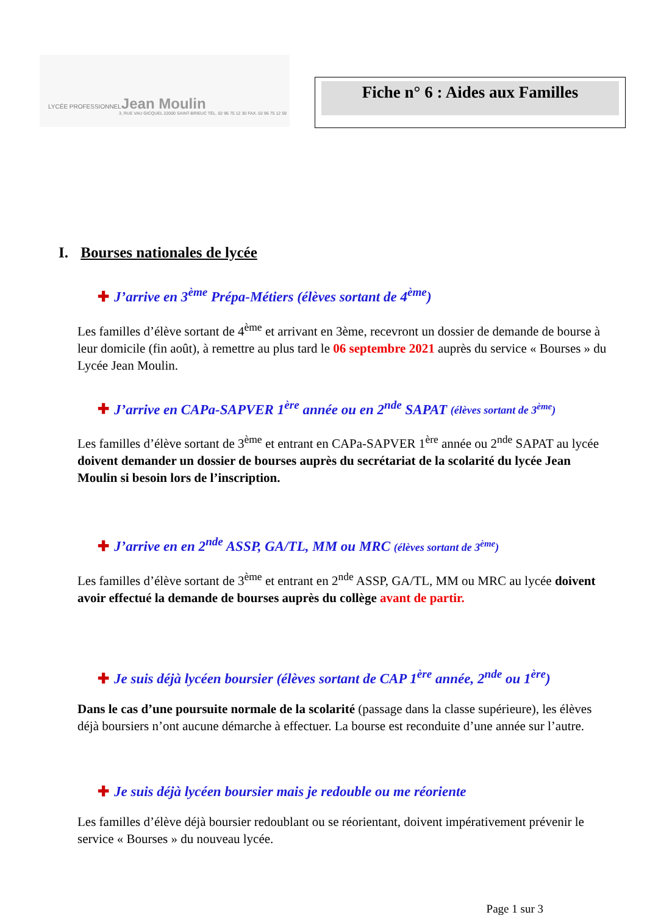LYCÉE PROFESSIONNELJean Moulin
3, RUE VAU GICQUEL 22000 SAINT-BRIEUC TÉL. 02 96 75 12 30 FAX. 02 96 75 12 59
Fiche n° 6 : Aides aux Familles
I. Bourses nationales de lycée
✚ J’arrive en 3<sup>ème</sup> Prépa-Métiers (élèves sortant de 4<sup>ème</sup>)
Les familles d’élève sortant de 4<sup>ème</sup> et arrivant en 3ème, recevront un dossier de demande de bourse à leur domicile (fin août), à remettre au plus tard le 06 septembre 2021 auprès du service « Bourses » du Lycée Jean Moulin.
✚ J’arrive en CAPa-SAPVER 1<sup>ère</sup> année ou en 2<sup>nde</sup> SAPAT (élèves sortant de 3<sup>ème</sup>)
Les familles d’élève sortant de 3<sup>ème</sup> et entrant en CAPa-SAPVER 1<sup>ère</sup> année ou 2<sup>nde</sup> SAPAT au lycée doivent demander un dossier de bourses auprès du secrétariat de la scolarité du lycée Jean Moulin si besoin lors de l’inscription.
✚ J’arrive en en 2<sup>nde</sup> ASSP, GA/TL, MM ou MRC (élèves sortant de 3<sup>ème</sup>)
Les familles d’élève sortant de 3<sup>ème</sup> et entrant en 2<sup>nde</sup> ASSP, GA/TL, MM ou MRC au lycée doivent avoir effectué la demande de bourses auprès du collège avant de partir.
✚ Je suis déjà lycéen boursier (élèves sortant de CAP 1<sup>ère</sup> année, 2<sup>nde</sup> ou 1<sup>ère</sup>)
Dans le cas d’une poursuite normale de la scolarité (passage dans la classe supérieure), les élèves déjà boursiers n’ont aucune démarche à effectuer. La bourse est reconduite d’une année sur l’autre.
✚ Je suis déjà lycéen boursier mais je redouble ou me réoriente
Les familles d’élève déjà boursier redoublant ou se réorientant, doivent impérativement prévenir le service « Bourses » du nouveau lycée.
Page 1 sur 3